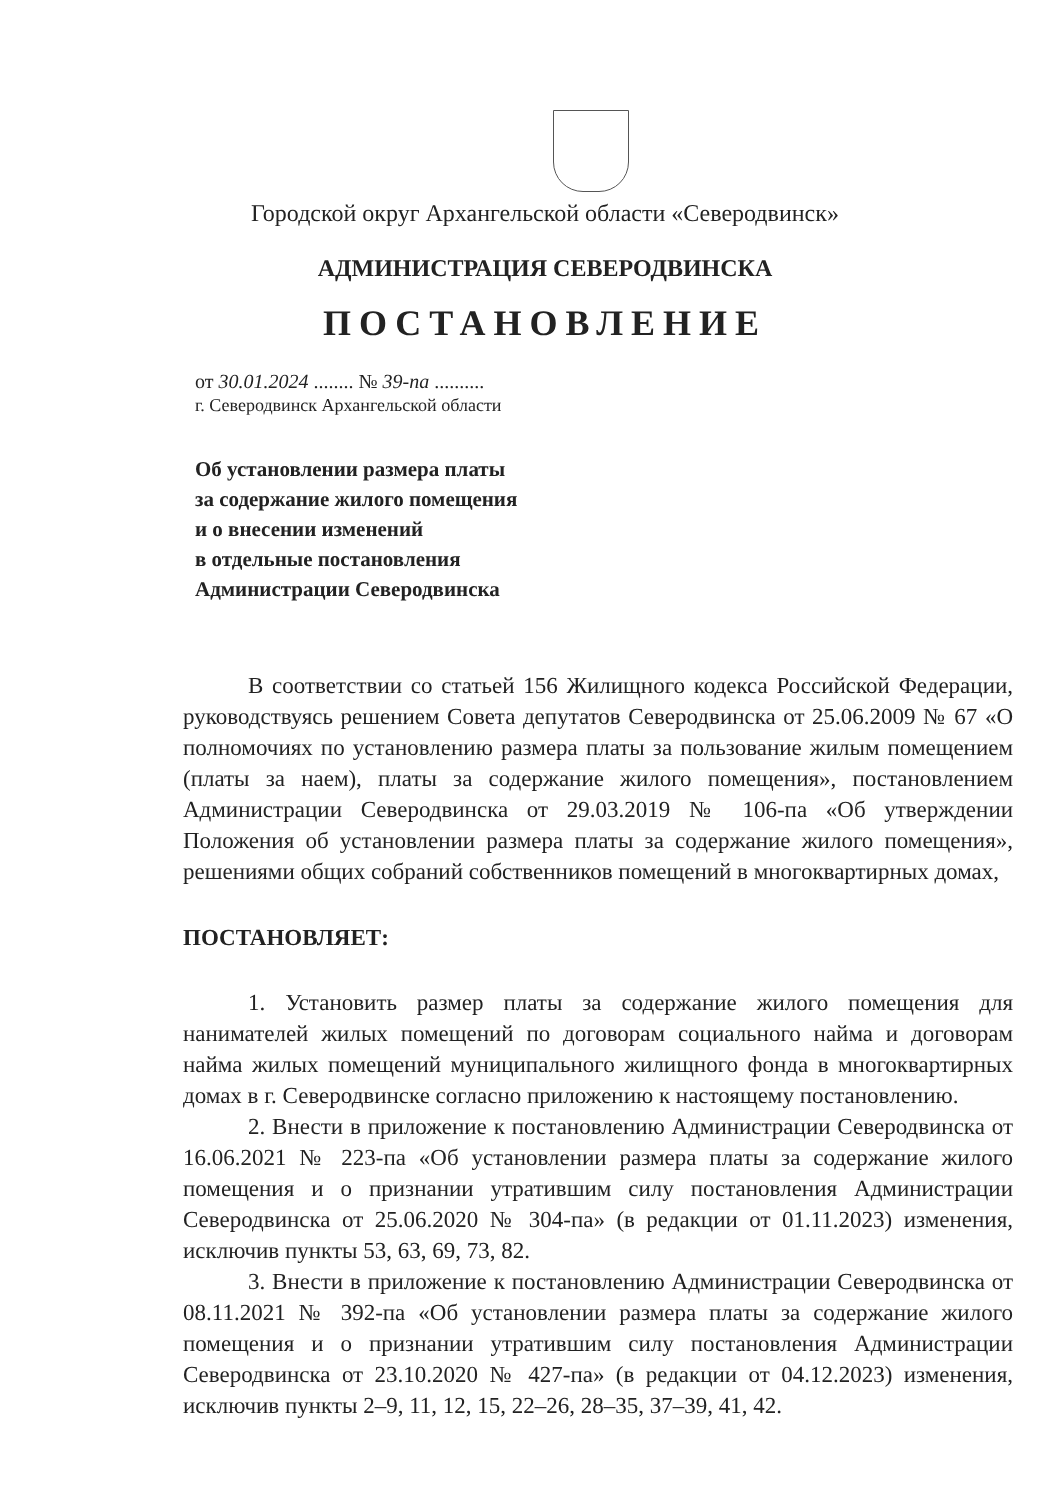Городской округ Архангельской области «Северодвинск»
АДМИНИСТРАЦИЯ СЕВЕРОДВИНСКА
ПОСТАНОВЛЕНИЕ
от 30.01.2024 ........ № 39-па ..........
г. Северодвинск Архангельской области
Об установлении размера платы
за содержание жилого помещения
и о внесении изменений
в отдельные постановления
Администрации Северодвинска
В соответствии со статьей 156 Жилищного кодекса Российской Федерации, руководствуясь решением Совета депутатов Северодвинска от 25.06.2009 № 67 «О полномочиях по установлению размера платы за пользование жилым помещением (платы за наем), платы за содержание жилого помещения», постановлением Администрации Северодвинска от 29.03.2019 № 106-па «Об утверждении Положения об установлении размера платы за содержание жилого помещения», решениями общих собраний собственников помещений в многоквартирных домах,
ПОСТАНОВЛЯЕТ:
1. Установить размер платы за содержание жилого помещения для нанимателей жилых помещений по договорам социального найма и договорам найма жилых помещений муниципального жилищного фонда в многоквартирных домах в г. Северодвинске согласно приложению к настоящему постановлению.
2. Внести в приложение к постановлению Администрации Северодвинска от 16.06.2021 № 223-па «Об установлении размера платы за содержание жилого помещения и о признании утратившим силу постановления Администрации Северодвинска от 25.06.2020 № 304-па» (в редакции от 01.11.2023) изменения, исключив пункты 53, 63, 69, 73, 82.
3. Внести в приложение к постановлению Администрации Северодвинска от 08.11.2021 № 392-па «Об установлении размера платы за содержание жилого помещения и о признании утратившим силу постановления Администрации Северодвинска от 23.10.2020 № 427-па» (в редакции от 04.12.2023) изменения, исключив пункты 2–9, 11, 12, 15, 22–26, 28–35, 37–39, 41, 42.